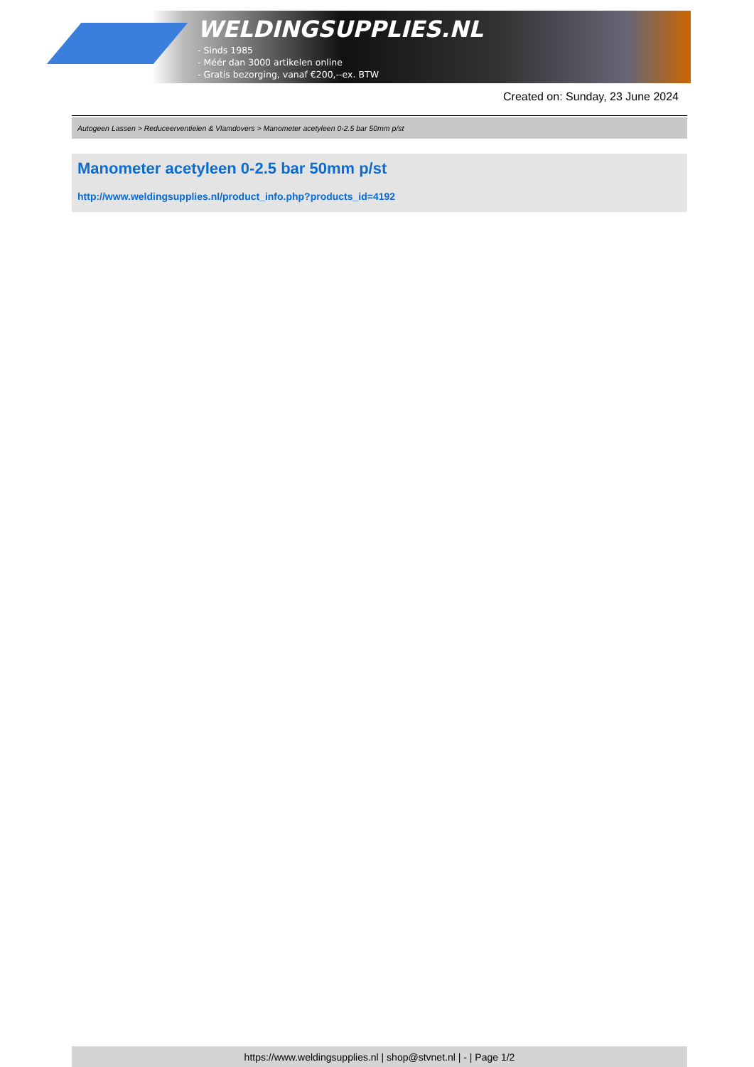WELDINGSUPPLIES.NL
- Sinds 1985
- Méér dan 3000 artikelen online
- Gratis bezorging, vanaf €200,--ex. BTW
Created on: Sunday, 23 June 2024
Autogeen Lassen > Reduceerventielen & Vlamdovers > Manometer acetyleen 0-2.5 bar 50mm p/st
Manometer acetyleen 0-2.5 bar 50mm p/st
http://www.weldingsupplies.nl/product_info.php?products_id=4192
https://www.weldingsupplies.nl | shop@stvnet.nl | - | Page 1/2